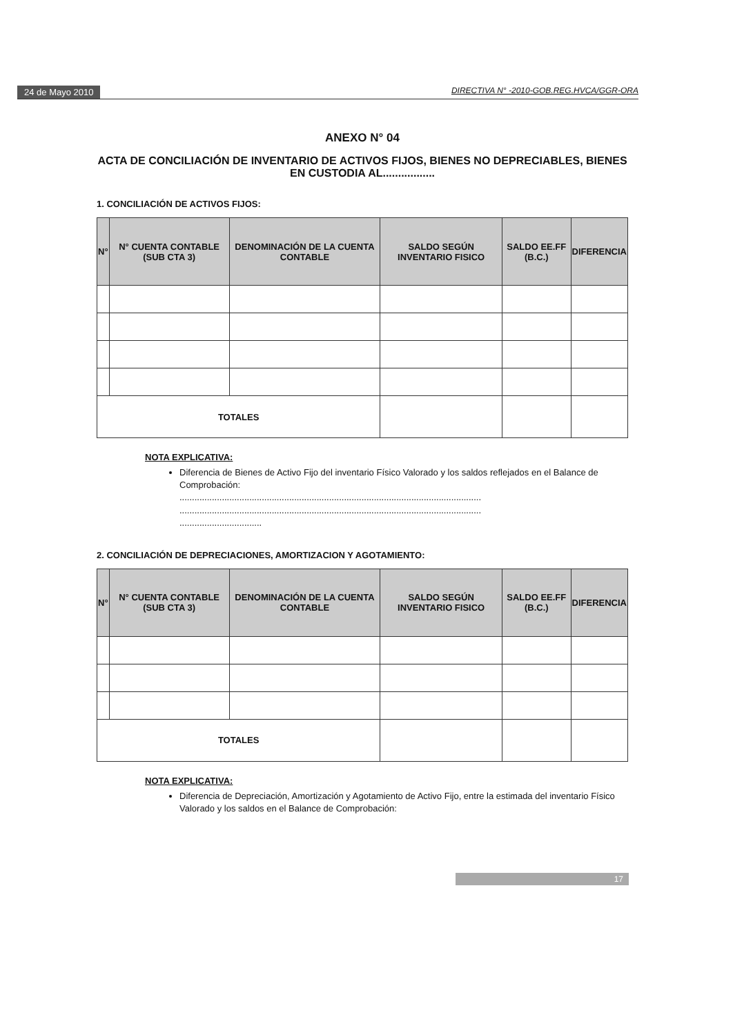24 de Mayo 2010 DIRECTIVA N° -2010-GOB.REG.HVCA/GGR-ORA
ANEXO N° 04
ACTA DE CONCILIACIÓN DE INVENTARIO DE ACTIVOS FIJOS, BIENES NO DEPRECIABLES, BIENES EN CUSTODIA AL.................
1. CONCILIACIÓN DE ACTIVOS FIJOS:
| N° | N° CUENTA CONTABLE (SUB CTA 3) | DENOMINACIÓN DE LA CUENTA CONTABLE | SALDO SEGÚN INVENTARIO FISICO | SALDO EE.FF (B.C.) | DIFERENCIA |
| --- | --- | --- | --- | --- | --- |
| TOTALES | | | | | |
NOTA EXPLICATIVA:
Diferencia de Bienes de Activo Fijo del inventario Físico Valorado y los saldos reflejados en el Balance de Comprobación:
.........................................................................................................................
.........................................................................................................................
.................................
2. CONCILIACIÓN DE DEPRECIACIONES, AMORTIZACION Y AGOTAMIENTO:
| N° | N° CUENTA CONTABLE (SUB CTA 3) | DENOMINACIÓN DE LA CUENTA CONTABLE | SALDO SEGÚN INVENTARIO FISICO | SALDO EE.FF (B.C.) | DIFERENCIA |
| --- | --- | --- | --- | --- | --- |
| TOTALES | | | | | |
NOTA EXPLICATIVA:
Diferencia de Depreciación, Amortización y Agotamiento de Activo Fijo, entre la estimada del inventario Físico Valorado y los saldos en el Balance de Comprobación:
17